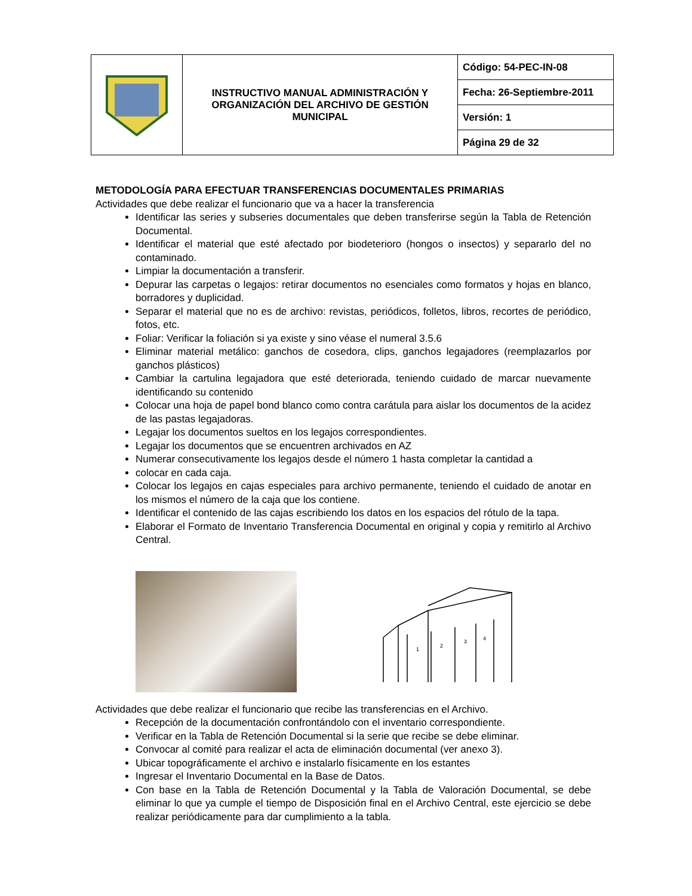| | INSTRUCTIVO MANUAL ADMINISTRACIÓN Y ORGANIZACIÓN DEL ARCHIVO DE GESTIÓN MUNICIPAL | Código: 54-PEC-IN-08 |
| | | Fecha: 26-Septiembre-2011 |
| | | Versión: 1 |
| | | Página 29 de 32 |
METODOLOGÍA PARA EFECTUAR TRANSFERENCIAS DOCUMENTALES PRIMARIAS
Actividades que debe realizar el funcionario que va a hacer la transferencia
Identificar las series y subseries documentales que deben transferirse según la Tabla de Retención Documental.
Identificar el material que esté afectado por biodeterioro (hongos o insectos) y separarlo del no contaminado.
Limpiar la documentación a transferir.
Depurar las carpetas o legajos: retirar documentos no esenciales como formatos y hojas en blanco, borradores y duplicidad.
Separar el material que no es de archivo: revistas, periódicos, folletos, libros, recortes de periódico, fotos, etc.
Foliar: Verificar la foliación si ya existe y sino véase el numeral 3.5.6
Eliminar material metálico: ganchos de cosedora, clips, ganchos legajadores (reemplazarlos por ganchos plásticos)
Cambiar la cartulina legajadora que esté deteriorada, teniendo cuidado de marcar nuevamente identificando su contenido
Colocar una hoja de papel bond blanco como contra carátula para aislar los documentos de la acidez de las pastas legajadoras.
Legajar los documentos sueltos en los legajos correspondientes.
Legajar los documentos que se encuentren archivados en AZ
Numerar consecutivamente los legajos desde el número 1 hasta completar la cantidad a
colocar en cada caja.
Colocar los legajos en cajas especiales para archivo permanente, teniendo el cuidado de anotar en los mismos el número de la caja que los contiene.
Identificar el contenido de las cajas escribiendo los datos en los espacios del rótulo de la tapa.
Elaborar el Formato de Inventario Transferencia Documental en original y copia y remitirlo al Archivo Central.
1
2
3
4
Actividades que debe realizar el funcionario que recibe las transferencias en el Archivo.
Recepción de la documentación confrontándolo con el inventario correspondiente.
Verificar en la Tabla de Retención Documental si la serie que recibe se debe eliminar.
Convocar al comité para realizar el acta de eliminación documental (ver anexo 3).
Ubicar topográficamente el archivo e instalarlo físicamente en los estantes
Ingresar el Inventario Documental en la Base de Datos.
Con base en la Tabla de Retención Documental y la Tabla de Valoración Documental, se debe eliminar lo que ya cumple el tiempo de Disposición final en el Archivo Central, este ejercicio se debe realizar periódicamente para dar cumplimiento a la tabla.